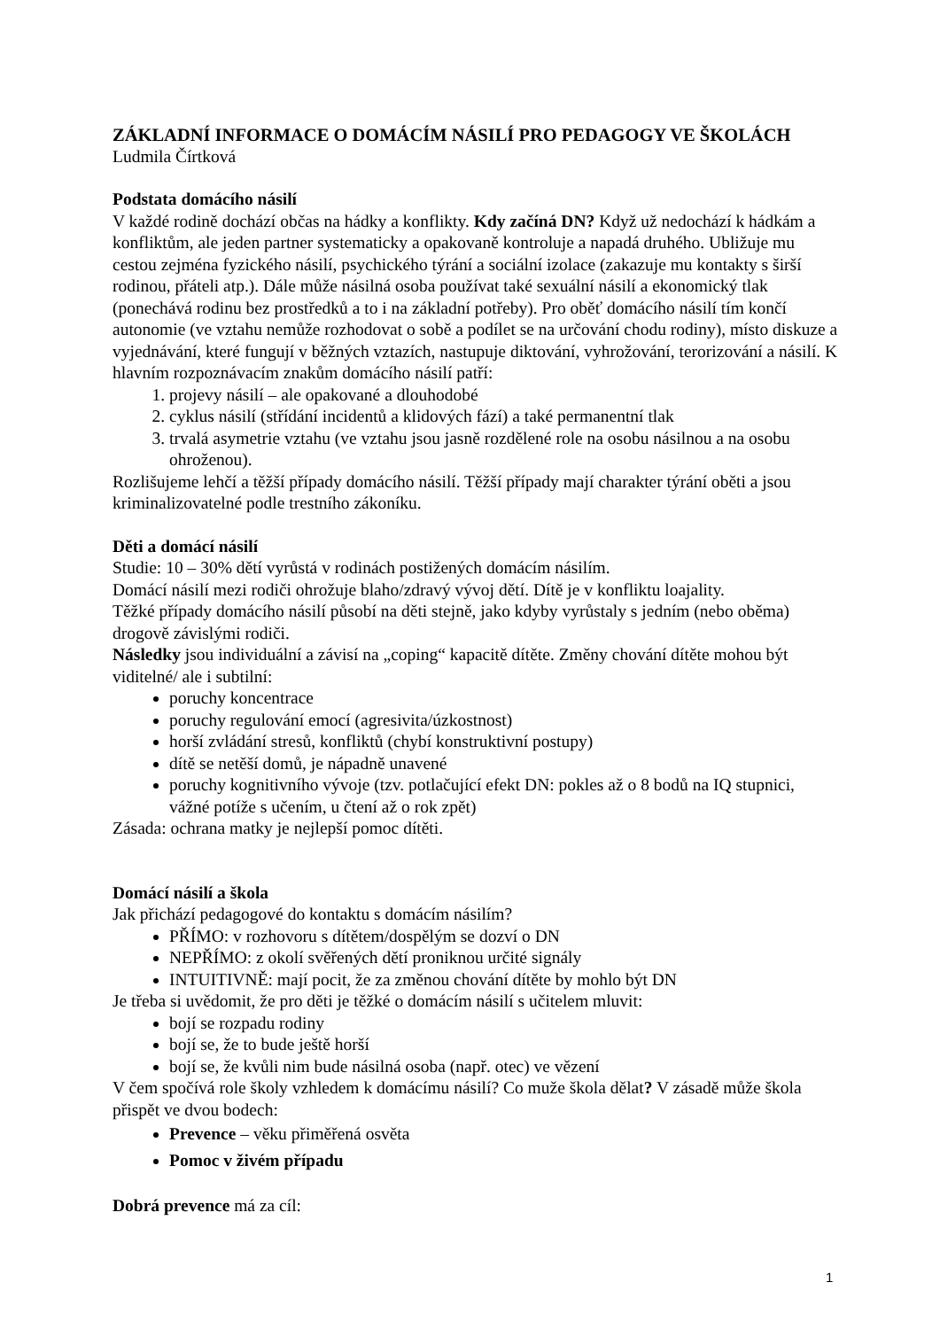ZÁKLADNÍ INFORMACE O DOMÁCÍM NÁSILÍ PRO PEDAGOGY VE ŠKOLÁCH
Ludmila Čírtková
Podstata domácího násilí
V každé rodině dochází občas na hádky a konflikty. Kdy začíná DN? Když už nedochází k hádkám a konfliktům, ale jeden partner systematicky a opakovaně kontroluje a napadá druhého. Ubližuje mu cestou zejména fyzického násilí, psychického týrání a sociální izolace (zakazuje mu kontakty s širší rodinou, přáteli atp.). Dále může násilná osoba používat také sexuální násilí a ekonomický tlak (ponechává rodinu bez prostředků a to i na základní potřeby). Pro oběť domácího násilí tím končí autonomie (ve vztahu nemůže rozhodovat o sobě a podílet se na určování chodu rodiny), místo diskuze a vyjednávání, které fungují v běžných vztazích, nastupuje diktování, vyhrožování, terorizování a násilí. K hlavním rozpoznávacím znakům domácího násilí patří:
1. projevy násilí – ale opakované a dlouhodobé
2. cyklus násilí (střídání incidentů a klidových fází) a také permanentní tlak
3. trvalá asymetrie vztahu (ve vztahu jsou jasně rozdělené role na osobu násilnou a na osobu ohroženou).
Rozlišujeme lehčí a těžší případy domácího násilí. Těžší případy mají charakter týrání oběti a jsou kriminalizovatelné podle trestního zákoníku.
Děti a domácí násilí
Studie: 10 – 30% dětí vyrůstá v rodinách postižených domácím násilím.
Domácí násilí mezi rodiči ohrožuje blaho/zdravý vývoj dětí. Dítě je v konfliktu loajality.
Těžké případy domácího násilí působí na děti stejně, jako kdyby vyrůstaly s jedním (nebo oběma) drogově závislými rodiči.
Následky jsou individuální a závisí na „coping“ kapacitě dítěte. Změny chování dítěte mohou být viditelné/ ale i subtilní:
poruchy koncentrace
poruchy regulování emocí (agresivita/úzkostnost)
horší zvládání stresů, konfliktů (chybí konstruktivní postupy)
dítě se netěší domů, je nápadně unavené
poruchy kognitivního vývoje (tzv. potlačující efekt DN: pokles až o 8 bodů na IQ stupnici, vážné potíže s učením, u čtení až o rok zpět)
Zásada: ochrana matky je nejlepší pomoc dítěti.
Domácí násilí a škola
Jak přichází pedagogové do kontaktu s domácím násilím?
PŘÍMO: v rozhovoru s dítětem/dospělým se dozví o DN
NEPŘÍMO: z okolí svěřených dětí proniknou určité signály
INTUITIVNĚ: mají pocit, že za změnou chování dítěte by mohlo být DN
Je třeba si uvědomit, že pro děti je těžké o domácím násilí s učitelem mluvit:
bojí se rozpadu rodiny
bojí se, že to bude ještě horší
bojí se, že kvůli nim bude násilná osoba (např. otec) ve vězení
V čem spočívá role školy vzhledem k domácímu násilí? Co muže škola dělat? V zásadě může škola přispět ve dvou bodech:
Prevence – věku přiměřená osvěta
Pomoc v živém případu
Dobrá prevence má za cíl:
1